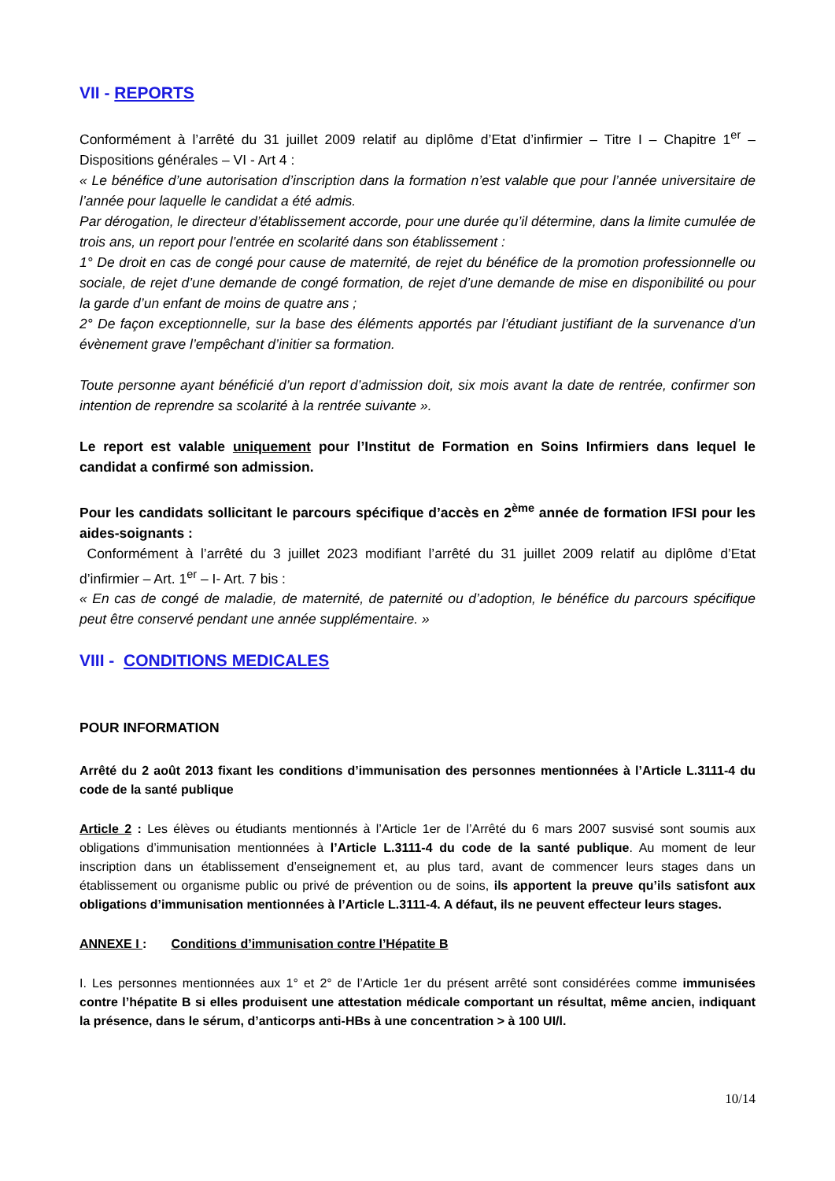VII - REPORTS
Conformément à l’arrêté du 31 juillet 2009 relatif au diplôme d’Etat d’infirmier – Titre I – Chapitre 1<sup>er</sup> – Dispositions générales – VI - Art 4 :
« Le bénéfice d’une autorisation d’inscription dans la formation n’est valable que pour l’année universitaire de l’année pour laquelle le candidat a été admis.
Par dérogation, le directeur d’établissement accorde, pour une durée qu’il détermine, dans la limite cumulée de trois ans, un report pour l’entrée en scolarité dans son établissement :
1° De droit en cas de congé pour cause de maternité, de rejet du bénéfice de la promotion professionnelle ou sociale, de rejet d’une demande de congé formation, de rejet d’une demande de mise en disponibilité ou pour la garde d’un enfant de moins de quatre ans ;
2° De façon exceptionnelle, sur la base des éléments apportés par l’étudiant justifiant de la survenance d’un évènement grave l’empêchant d’initier sa formation.
Toute personne ayant bénéficié d’un report d’admission doit, six mois avant la date de rentrée, confirmer son intention de reprendre sa scolarité à la rentrée suivante ».
Le report est valable uniquement pour l’Institut de Formation en Soins Infirmiers dans lequel le candidat a confirmé son admission.
Pour les candidats sollicitant le parcours spécifique d’accès en 2<sup>ème</sup> année de formation IFSI pour les aides-soignants :
Conformément à l’arrêté du 3 juillet 2023 modifiant l’arrêté du 31 juillet 2009 relatif au diplôme d’Etat d’infirmier – Art. 1<sup>er</sup> – I- Art. 7 bis :
« En cas de congé de maladie, de maternité, de paternité ou d’adoption, le bénéfice du parcours spécifique peut être conservé pendant une année supplémentaire. »
VIII - CONDITIONS MEDICALES
POUR INFORMATION
Arrêté du 2 août 2013 fixant les conditions d’immunisation des personnes mentionnées à l’Article L.3111-4 du code de la santé publique
Article 2 : Les élèves ou étudiants mentionnés à l’Article 1er de l’Arrêté du 6 mars 2007 susvisé sont soumis aux obligations d’immunisation mentionnées à l’Article L.3111-4 du code de la santé publique. Au moment de leur inscription dans un établissement d’enseignement et, au plus tard, avant de commencer leurs stages dans un établissement ou organisme public ou privé de prévention ou de soins, ils apportent la preuve qu’ils satisfont aux obligations d’immunisation mentionnées à l’Article L.3111-4. A défaut, ils ne peuvent effecteur leurs stages.
ANNEXE I : Conditions d’immunisation contre l’Hépatite B
I. Les personnes mentionnées aux 1° et 2° de l’Article 1er du présent arrêté sont considérées comme immunisées contre l’hépatite B si elles produisent une attestation médicale comportant un résultat, même ancien, indiquant la présence, dans le sérum, d’anticorps anti-HBs à une concentration > à 100 UI/l.
10/14